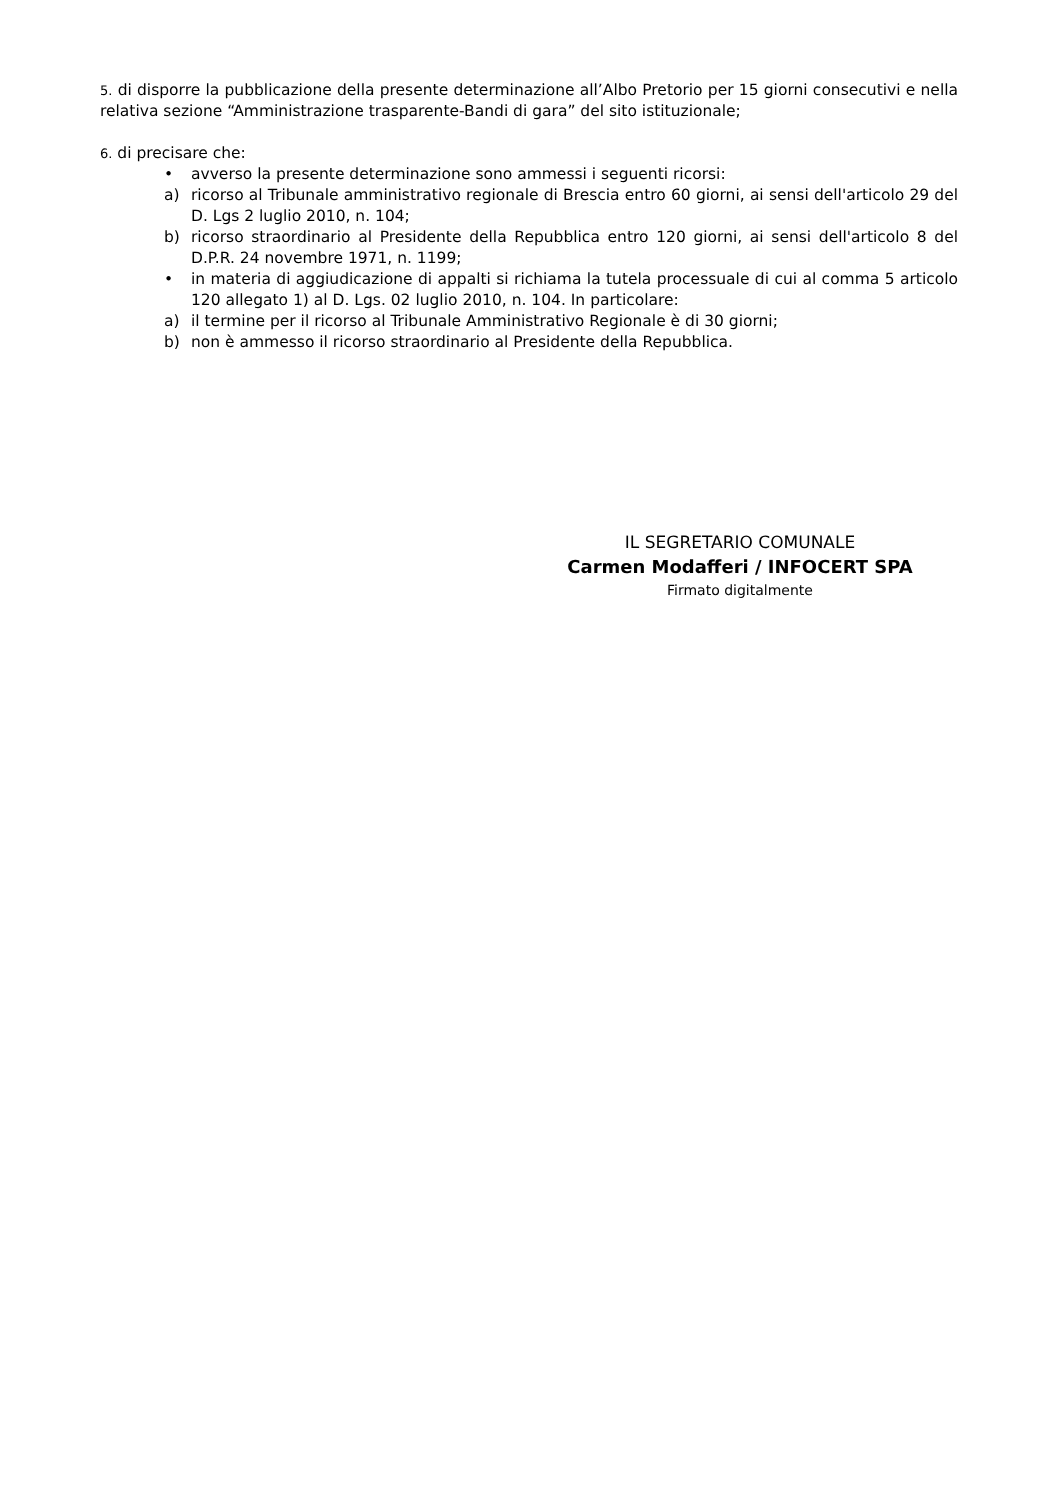5. di disporre la pubblicazione della presente determinazione all’Albo Pretorio per 15 giorni consecutivi e nella relativa sezione “Amministrazione trasparente-Bandi di gara” del sito istituzionale;
6. di precisare che:
• avverso la presente determinazione sono ammessi i seguenti ricorsi:
a) ricorso al Tribunale amministrativo regionale di Brescia entro 60 giorni, ai sensi dell'articolo 29 del D. Lgs 2 luglio 2010, n. 104;
b) ricorso straordinario al Presidente della Repubblica entro 120 giorni, ai sensi dell'articolo 8 del D.P.R. 24 novembre 1971, n. 1199;
• in materia di aggiudicazione di appalti si richiama la tutela processuale di cui al comma 5 articolo 120 allegato 1) al D. Lgs. 02 luglio 2010, n. 104. In particolare:
a) il termine per il ricorso al Tribunale Amministrativo Regionale è di 30 giorni;
b) non è ammesso il ricorso straordinario al Presidente della Repubblica.
IL SEGRETARIO COMUNALE
Carmen Modafferi / INFOCERT SPA
Firmato digitalmente